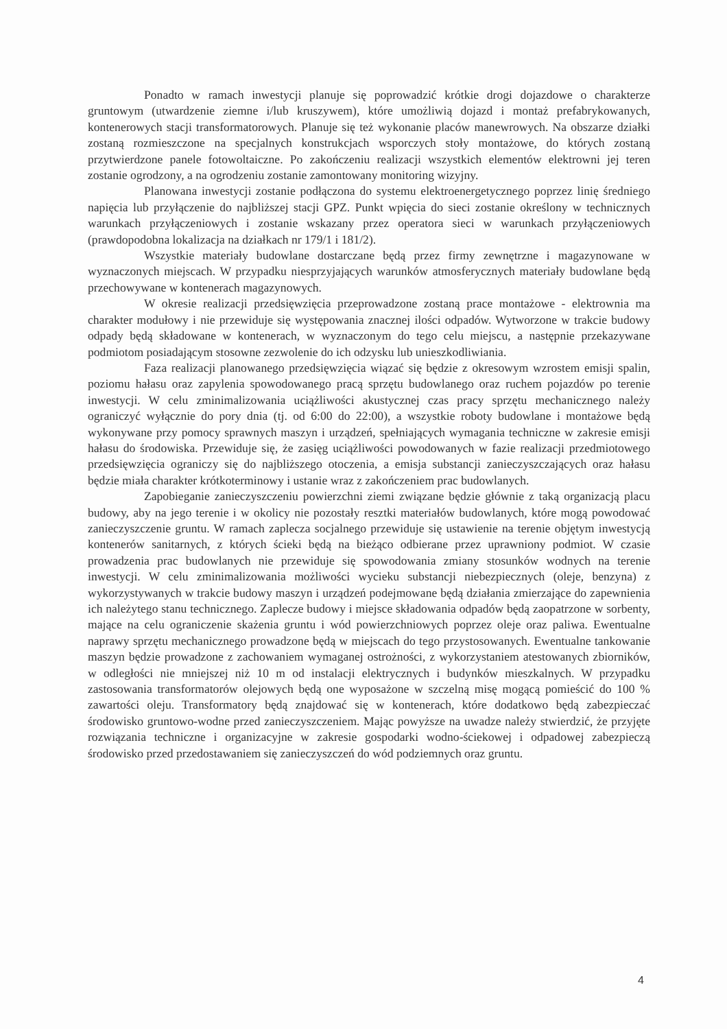Ponadto w ramach inwestycji planuje się poprowadzić krótkie drogi dojazdowe o charakterze gruntowym (utwardzenie ziemne i/lub kruszywem), które umożliwią dojazd i montaż prefabrykowanych, kontenerowych stacji transformatorowych. Planuje się też wykonanie placów manewrowych. Na obszarze działki zostaną rozmieszczone na specjalnych konstrukcjach wsporczych stoły montażowe, do których zostaną przytwierdzone panele fotowoltaiczne. Po zakończeniu realizacji wszystkich elementów elektrowni jej teren zostanie ogrodzony, a na ogrodzeniu zostanie zamontowany monitoring wizyjny.
Planowana inwestycji zostanie podłączona do systemu elektroenergetycznego poprzez linię średniego napięcia lub przyłączenie do najbliższej stacji GPZ. Punkt wpięcia do sieci zostanie określony w technicznych warunkach przyłączeniowych i zostanie wskazany przez operatora sieci w warunkach przyłączeniowych (prawdopodobna lokalizacja na działkach nr 179/1 i 181/2).
Wszystkie materiały budowlane dostarczane będą przez firmy zewnętrzne i magazynowane w wyznaczonych miejscach. W przypadku niesprzyjających warunków atmosferycznych materiały budowlane będą przechowywane w kontenerach magazynowych.
W okresie realizacji przedsięwzięcia przeprowadzone zostaną prace montażowe - elektrownia ma charakter modułowy i nie przewiduje się występowania znacznej ilości odpadów. Wytworzone w trakcie budowy odpady będą składowane w kontenerach, w wyznaczonym do tego celu miejscu, a następnie przekazywane podmiotom posiadającym stosowne zezwolenie do ich odzysku lub unieszkodliwiania.
Faza realizacji planowanego przedsięwzięcia wiązać się będzie z okresowym wzrostem emisji spalin, poziomu hałasu oraz zapylenia spowodowanego pracą sprzętu budowlanego oraz ruchem pojazdów po terenie inwestycji. W celu zminimalizowania uciążliwości akustycznej czas pracy sprzętu mechanicznego należy ograniczyć wyłącznie do pory dnia (tj. od 6:00 do 22:00), a wszystkie roboty budowlane i montażowe będą wykonywane przy pomocy sprawnych maszyn i urządzeń, spełniających wymagania techniczne w zakresie emisji hałasu do środowiska. Przewiduje się, że zasięg uciążliwości powodowanych w fazie realizacji przedmiotowego przedsięwzięcia ograniczy się do najbliższego otoczenia, a emisja substancji zanieczyszczających oraz hałasu będzie miała charakter krótkoterminowy i ustanie wraz z zakończeniem prac budowlanych.
Zapobieganie zanieczyszczeniu powierzchni ziemi związane będzie głównie z taką organizacją placu budowy, aby na jego terenie i w okolicy nie pozostały resztki materiałów budowlanych, które mogą powodować zanieczyszczenie gruntu. W ramach zaplecza socjalnego przewiduje się ustawienie na terenie objętym inwestycją kontenerów sanitarnych, z których ścieki będą na bieżąco odbierane przez uprawniony podmiot. W czasie prowadzenia prac budowlanych nie przewiduje się spowodowania zmiany stosunków wodnych na terenie inwestycji. W celu zminimalizowania możliwości wycieku substancji niebezpiecznych (oleje, benzyna) z wykorzystywanych w trakcie budowy maszyn i urządzeń podejmowane będą działania zmierzające do zapewnienia ich należytego stanu technicznego. Zaplecze budowy i miejsce składowania odpadów będą zaopatrzone w sorbenty, mające na celu ograniczenie skażenia gruntu i wód powierzchniowych poprzez oleje oraz paliwa. Ewentualne naprawy sprzętu mechanicznego prowadzone będą w miejscach do tego przystosowanych. Ewentualne tankowanie maszyn będzie prowadzone z zachowaniem wymaganej ostrożności, z wykorzystaniem atestowanych zbiorników, w odległości nie mniejszej niż 10 m od instalacji elektrycznych i budynków mieszkalnych. W przypadku zastosowania transformatorów olejowych będą one wyposażone w szczelną misę mogącą pomieścić do 100 % zawartości oleju. Transformatory będą znajdować się w kontenerach, które dodatkowo będą zabezpieczać środowisko gruntowo-wodne przed zanieczyszczeniem. Mając powyższe na uwadze należy stwierdzić, że przyjęte rozwiązania techniczne i organizacyjne w zakresie gospodarki wodno-ściekowej i odpadowej zabezpieczą środowisko przed przedostawaniem się zanieczyszczeń do wód podziemnych oraz gruntu.
4